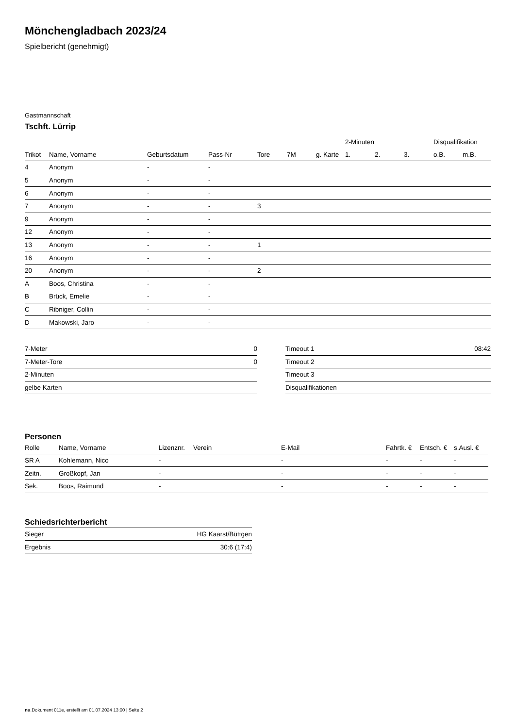Mönchengladbach 2023/24
Spielbericht (genehmigt)
Gastmannschaft
Tschft. Lürrip
| | | | | | | | 2-Minuten | | | Disqualifikation | |
| --- | --- | --- | --- | --- | --- | --- | --- | --- | --- | --- | --- |
| Trikot | Name, Vorname | Geburtsdatum | Pass-Nr | Tore | 7M | g. Karte | 1. | 2. | 3. | o.B. | m.B. |
| 4 | Anonym | - | - | | | | | | | | |
| 5 | Anonym | - | - | | | | | | | | |
| 6 | Anonym | - | - | | | | | | | | |
| 7 | Anonym | - | - | 3 | | | | | | | |
| 9 | Anonym | - | - | | | | | | | | |
| 12 | Anonym | - | - | | | | | | | | |
| 13 | Anonym | - | - | 1 | | | | | | | |
| 16 | Anonym | - | - | | | | | | | | |
| 20 | Anonym | - | - | 2 | | | | | | | |
| A | Boos, Christina | - | - | | | | | | | | |
| B | Brück, Emelie | - | - | | | | | | | | |
| C | Ribniger, Collin | - | - | | | | | | | | |
| D | Makowski, Jaro | - | - | | | | | | | | |
| 7-Meter | 0 |
| 7-Meter-Tore | 0 |
| 2-Minuten | |
| gelbe Karten | |
| Timeout 1 | 08:42 |
| Timeout 2 | |
| Timeout 3 | |
| Disqualifikationen | |
Personen
| Rolle | Name, Vorname | Lizenznr. | Verein | E-Mail | Fahrtk. € | Entsch. € | s.Ausl. € |
| --- | --- | --- | --- | --- | --- | --- | --- |
| SR A | Kohlemann, Nico | - | | - | - | - | - |
| Zeitn. | Großkopf, Jan | - | | - | - | - | - |
| Sek. | Boos, Raimund | - | | - | - | - | - |
Schiedsrichterbericht
| Sieger | HG Kaarst/Büttgen |
| Ergebnis | 30:6 (17:4) |
nu.Dokument 011e, erstellt am 01.07.2024 13:00 | Seite 2